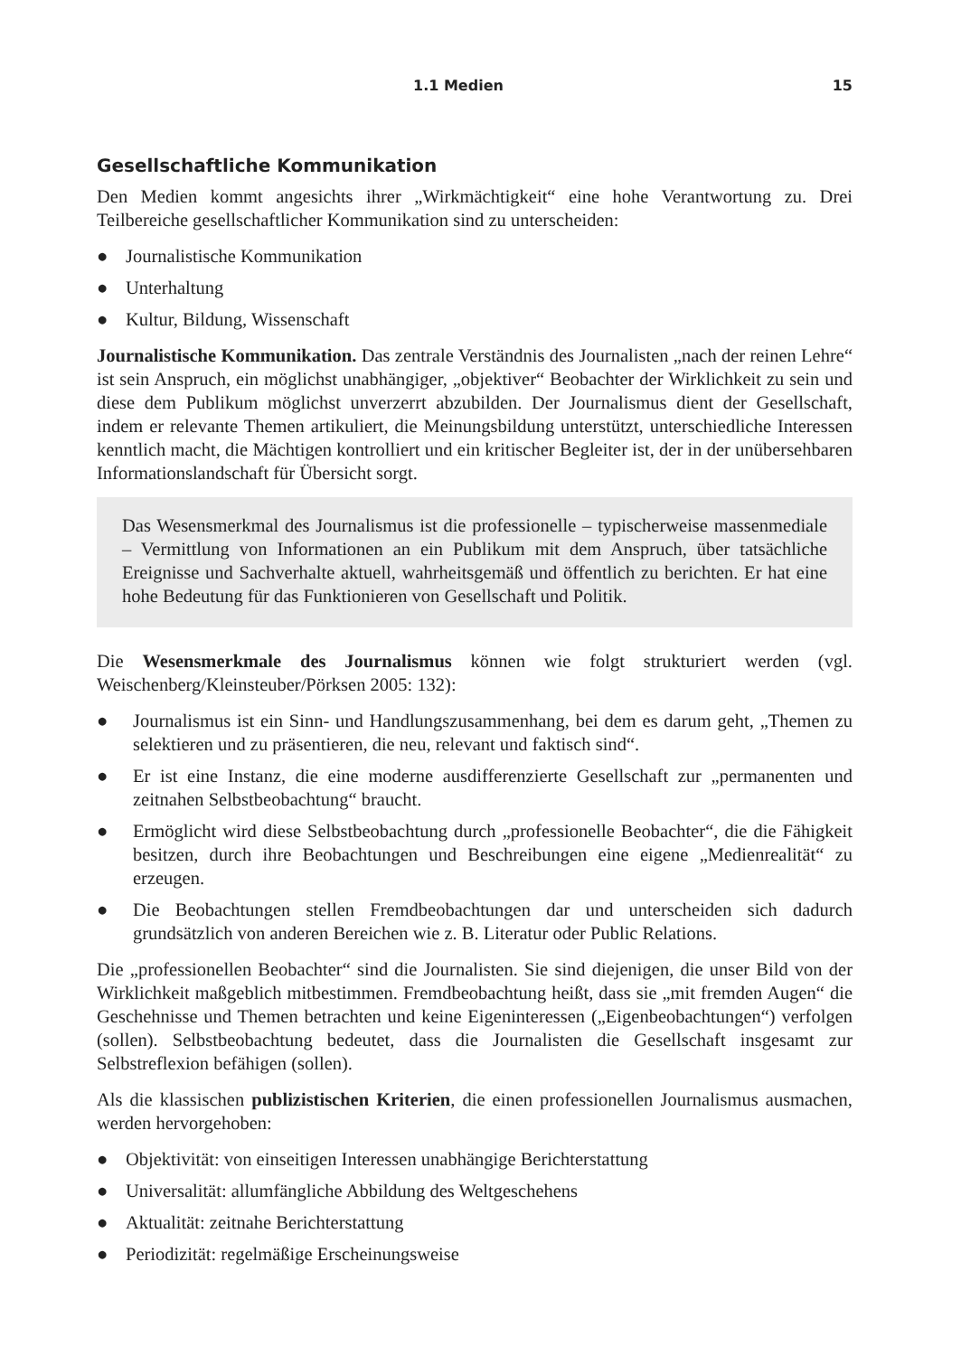1.1 Medien 15
Gesellschaftliche Kommunikation
Den Medien kommt angesichts ihrer „Wirkmächtigkeit“ eine hohe Verantwortung zu. Drei Teilbereiche gesellschaftlicher Kommunikation sind zu unterscheiden:
● Journalistische Kommunikation
● Unterhaltung
● Kultur, Bildung, Wissenschaft
Journalistische Kommunikation. Das zentrale Verständnis des Journalisten „nach der reinen Lehre“ ist sein Anspruch, ein möglichst unabhängiger, „objektiver“ Beobachter der Wirklichkeit zu sein und diese dem Publikum möglichst unverzerrt abzubilden. Der Journalismus dient der Gesellschaft, indem er relevante Themen artikuliert, die Meinungsbildung unterstützt, unterschiedliche Interessen kenntlich macht, die Mächtigen kontrolliert und ein kritischer Begleiter ist, der in der unübersehbaren Informationslandschaft für Übersicht sorgt.
Das Wesensmerkmal des Journalismus ist die professionelle – typischerweise massenmediale – Vermittlung von Informationen an ein Publikum mit dem Anspruch, über tatsächliche Ereignisse und Sachverhalte aktuell, wahrheitsgemäß und öffentlich zu berichten. Er hat eine hohe Bedeutung für das Funktionieren von Gesellschaft und Politik.
Die Wesensmerkmale des Journalismus können wie folgt strukturiert werden (vgl. Weischenberg/Kleinsteuber/Pörksen 2005: 132):
● Journalismus ist ein Sinn- und Handlungszusammenhang, bei dem es darum geht, „Themen zu selektieren und zu präsentieren, die neu, relevant und faktisch sind“.
● Er ist eine Instanz, die eine moderne ausdifferenzierte Gesellschaft zur „permanenten und zeitnahen Selbstbeobachtung“ braucht.
● Ermöglicht wird diese Selbstbeobachtung durch „professionelle Beobachter“, die die Fähigkeit besitzen, durch ihre Beobachtungen und Beschreibungen eine eigene „Medienrealität“ zu erzeugen.
● Die Beobachtungen stellen Fremdbeobachtungen dar und unterscheiden sich dadurch grundsätzlich von anderen Bereichen wie z. B. Literatur oder Public Relations.
Die „professionellen Beobachter“ sind die Journalisten. Sie sind diejenigen, die unser Bild von der Wirklichkeit maßgeblich mitbestimmen. Fremdbeobachtung heißt, dass sie „mit fremden Augen“ die Geschehnisse und Themen betrachten und keine Eigeninteressen („Eigenbeobachtungen“) verfolgen (sollen). Selbstbeobachtung bedeutet, dass die Journalisten die Gesellschaft insgesamt zur Selbstreflexion befähigen (sollen).
Als die klassischen publizistischen Kriterien, die einen professionellen Journalismus ausmachen, werden hervorgehoben:
● Objektivität: von einseitigen Interessen unabhängige Berichterstattung
● Universalität: allumfängliche Abbildung des Weltgeschehens
● Aktualität: zeitnahe Berichterstattung
● Periodizität: regelmäßige Erscheinungsweise